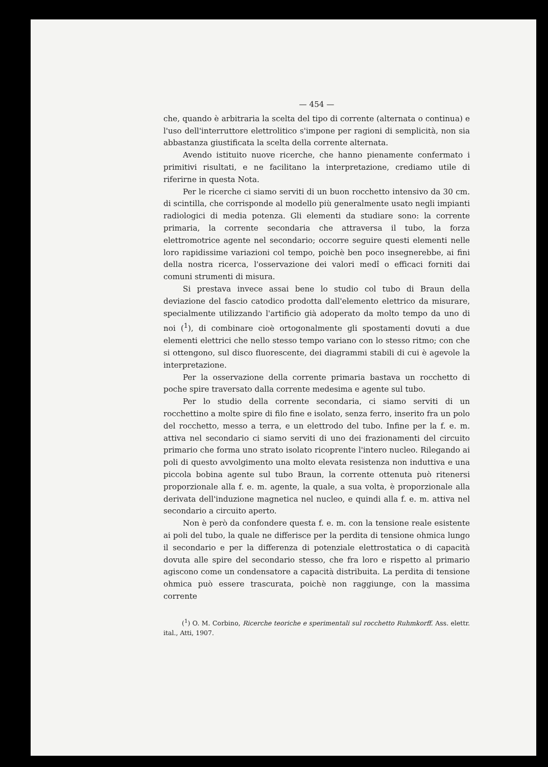— 454 —
che, quando è arbitraria la scelta del tipo di corrente (alternata o continua) e l'uso dell'interruttore elettrolitico s'impone per ragioni di semplicità, non sia abbastanza giustificata la scelta della corrente alternata.
Avendo istituito nuove ricerche, che hanno pienamente confermato i primitivi risultati, e ne facilitano la interpretazione, crediamo utile di riferirne in questa Nota.
Per le ricerche ci siamo serviti di un buon rocchetto intensivo da 30 cm. di scintilla, che corrisponde al modello più generalmente usato negli impianti radiologici di media potenza. Gli elementi da studiare sono: la corrente primaria, la corrente secondaria che attraversa il tubo, la forza elettromotrice agente nel secondario; occorre seguire questi elementi nelle loro rapidissime variazioni col tempo, poichè ben poco insegnerebbe, ai fini della nostra ricerca, l'osservazione dei valori medî o efficaci forniti dai comuni strumenti di misura.
Si prestava invece assai bene lo studio col tubo di Braun della deviazione del fascio catodico prodotta dall'elemento elettrico da misurare, specialmente utilizzando l'artificio già adoperato da molto tempo da uno di noi (<sup>1</sup>), di combinare cioè ortogonalmente gli spostamenti dovuti a due elementi elettrici che nello stesso tempo variano con lo stesso ritmo; con che si ottengono, sul disco fluorescente, dei diagrammi stabili di cui è agevole la interpretazione.
Per la osservazione della corrente primaria bastava un rocchetto di poche spire traversato dalla corrente medesima e agente sul tubo.
Per lo studio della corrente secondaria, ci siamo serviti di un rocchettino a molte spire di filo fine e isolato, senza ferro, inserito fra un polo del rocchetto, messo a terra, e un elettrodo del tubo. Infine per la f. e. m. attiva nel secondario ci siamo serviti di uno dei frazionamenti del circuito primario che forma uno strato isolato ricoprente l'intero nucleo. Rilegando ai poli di questo avvolgimento una molto elevata resistenza non induttiva e una piccola bobina agente sul tubo Braun, la corrente ottenuta può ritenersi proporzionale alla f. e. m. agente, la quale, a sua volta, è proporzionale alla derivata dell'induzione magnetica nel nucleo, e quindi alla f. e. m. attiva nel secondario a circuito aperto.
Non è però da confondere questa f. e. m. con la tensione reale esistente ai poli del tubo, la quale ne differisce per la perdita di tensione ohmica lungo il secondario e per la differenza di potenziale elettrostatica o di capacità dovuta alle spire del secondario stesso, che fra loro e rispetto al primario agiscono come un condensatore a capacità distribuita. La perdita di tensione ohmica può essere trascurata, poichè non raggiunge, con la massima corrente
(<sup>1</sup>) O. M. Corbino, Ricerche teoriche e sperimentali sul rocchetto Ruhmkorff. Ass. elettr. ital., Atti, 1907.